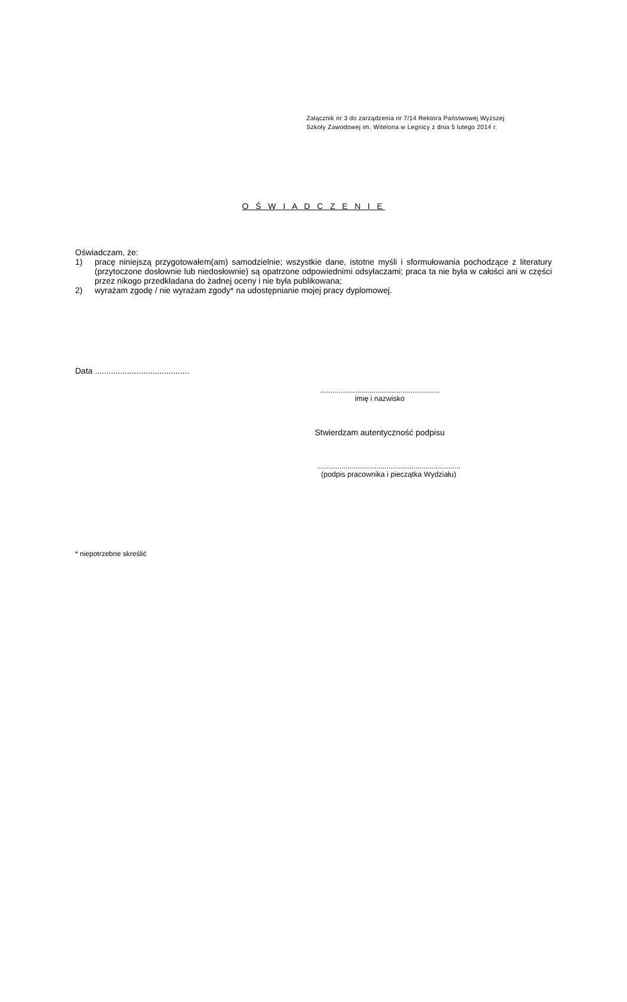Załącznik nr 3 do zarządzenia nr 7/14 Rektora Państwowej Wyższej
Szkoły Zawodowej im. Witelona w Legnicy z dnia 5 lutego 2014 r.
O Ś W I A D C Z E N I E
Oświadczam, że:
1) pracę niniejszą przygotowałem(am) samodzielnie; wszystkie dane, istotne myśli i sformułowania pochodzące z literatury (przytoczone dosłownie lub niedosłownie) są opatrzone odpowiednimi odsyłaczami; praca ta nie była w całości ani w części przez nikogo przedkładana do żadnej oceny i nie była publikowana;
2) wyrażam zgodę / nie wyrażam zgody* na udostępnianie mojej pracy dyplomowej.
Data .........................................
..........................................................
imię i nazwisko
Stwierdzam autentyczność podpisu
......................................................................
(podpis pracownika i pieczątka Wydziału)
* niepotrzebne skreślić